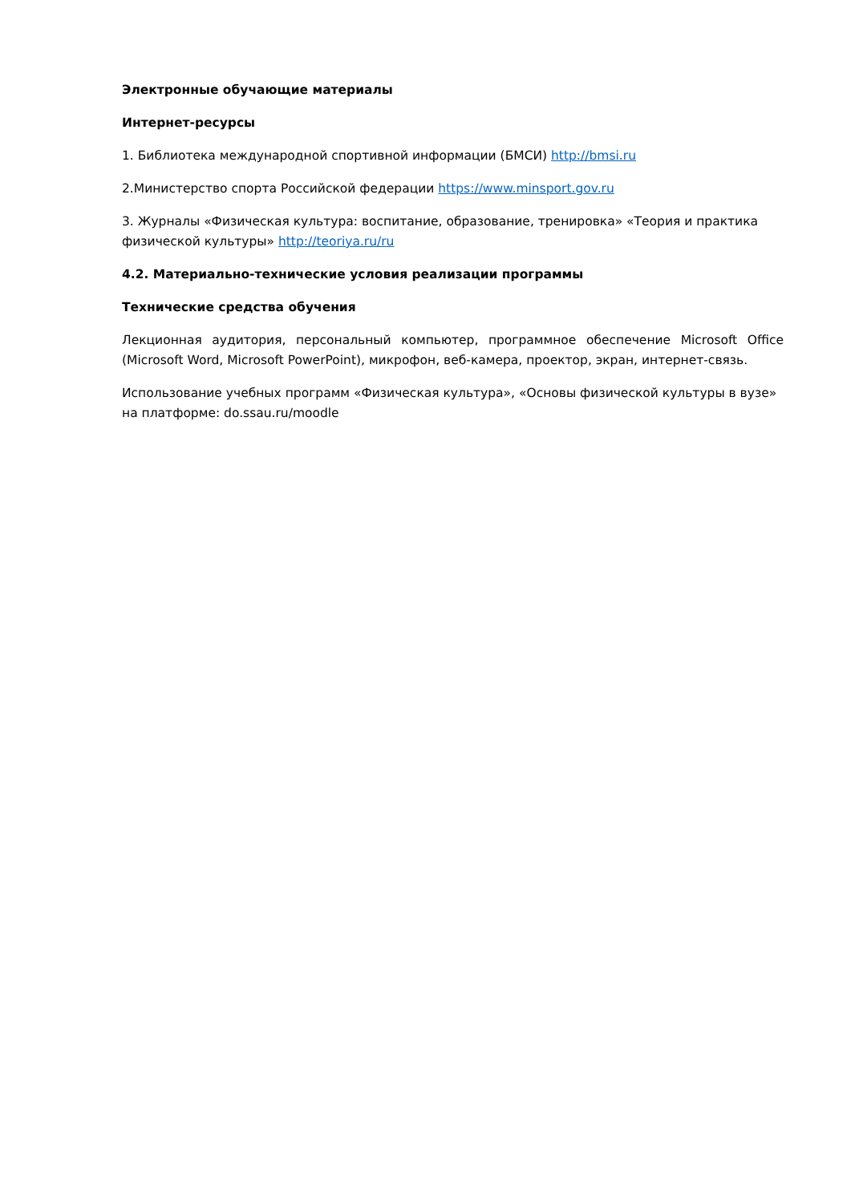Электронные обучающие материалы
Интернет-ресурсы
1. Библиотека международной спортивной информации (БМСИ) http://bmsi.ru
2.Министерство спорта Российской федерации https://www.minsport.gov.ru
3. Журналы «Физическая культура: воспитание, образование, тренировка» «Теория и практика физической культуры» http://teoriya.ru/ru
4.2. Материально-технические условия реализации программы
Технические средства обучения
Лекционная аудитория, персональный компьютер, программное обеспечение Microsoft Office (Microsoft Word, Microsoft PowerPoint), микрофон, веб-камера, проектор, экран, интернет-связь.
Использование учебных программ «Физическая культура», «Основы физической культуры в вузе» на платформе: do.ssau.ru/moodle